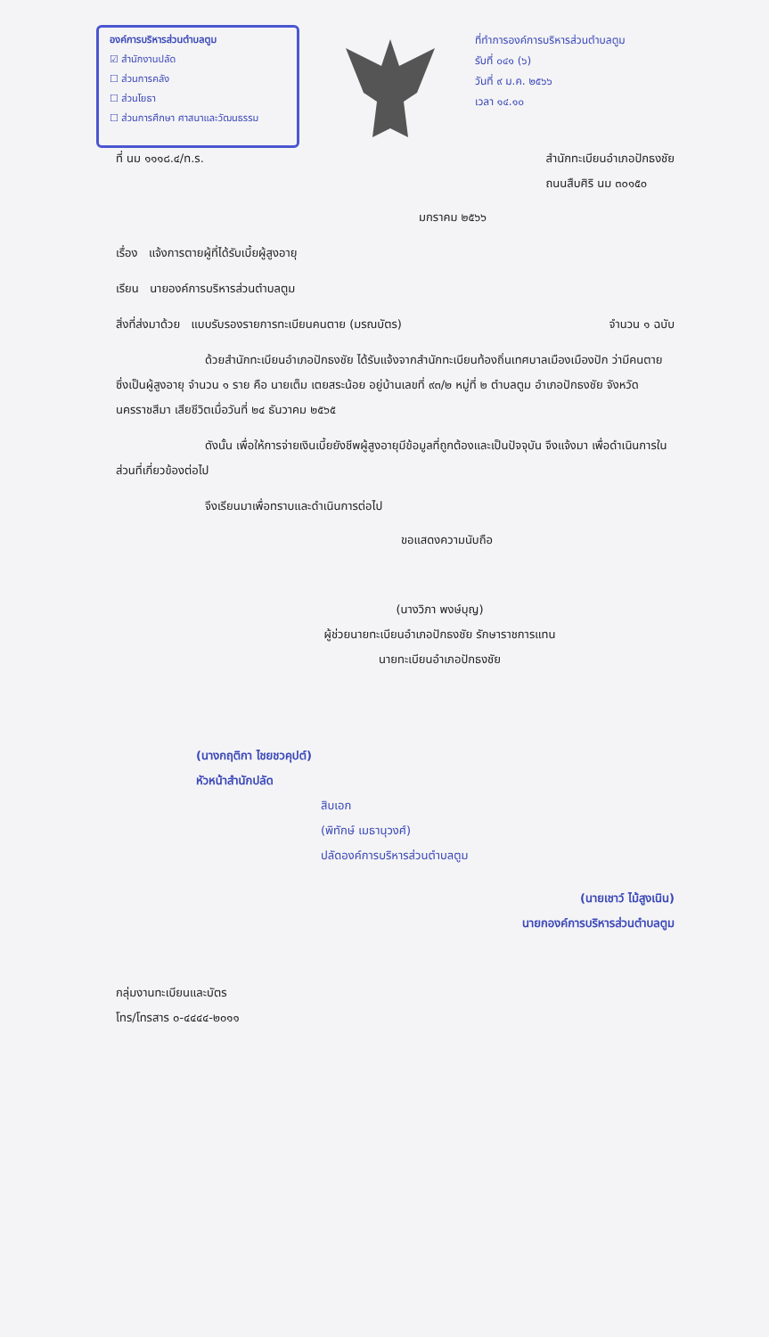องค์การบริหารส่วนตำบลตูม
☑ สำนักงานปลัด
☐ ส่วนการคลัง
☐ ส่วนโยธา
☐ ส่วนการศึกษา ศาสนาและวัฒนธรรม
ที่ทำการองค์การบริหารส่วนตำบลตูม
รับที่ ๐๔๑ (๖)
วันที่ ๙ ม.ค. ๒๕๖๖
เวลา ๑๔.๑๐
ที่ นม ๑๑๑๘.๔/ท.ร. สำนักทะเบียนอำเภอปักธงชัย
ถนนสืบศิริ นม ๓๐๑๕๐
มกราคม ๒๕๖๖
เรื่อง แจ้งการตายผู้ที่ได้รับเบี้ยผู้สูงอายุ
เรียน นายองค์การบริหารส่วนตำบลตูม
สิ่งที่ส่งมาด้วย แบบรับรองรายการทะเบียนคนตาย (มรณบัตร) จำนวน ๑ ฉบับ
ด้วยสำนักทะเบียนอำเภอปักธงชัย ได้รับแจ้งจากสำนักทะเบียนท้องถิ่นเทศบาลเมืองเมืองปัก ว่ามีคนตายซึ่งเป็นผู้สูงอายุ จำนวน ๑ ราย คือ นายเต็ม เตยสระน้อย อยู่บ้านเลขที่ ๙๓/๒ หมู่ที่ ๒ ตำบลตูม อำเภอปักธงชัย จังหวัดนครราชสีมา เสียชีวิตเมื่อวันที่ ๒๔ ธันวาคม ๒๕๖๕
ดังนั้น เพื่อให้การจ่ายเงินเบี้ยยังชีพผู้สูงอายุมีข้อมูลที่ถูกต้องและเป็นปัจจุบัน จึงแจ้งมา เพื่อดำเนินการในส่วนที่เกี่ยวข้องต่อไป
จึงเรียนมาเพื่อทราบและดำเนินการต่อไป
ขอแสดงความนับถือ
(นางวิภา พงษ์บุญ)
ผู้ช่วยนายทะเบียนอำเภอปักธงชัย รักษาราชการแทน
นายทะเบียนอำเภอปักธงชัย
(นางกฤติกา ไชยชวคุปต์)
หัวหน้าสำนักปลัด
สิบเอก
(พิทักษ์ เมธานุวงศ์)
ปลัดองค์การบริหารส่วนตำบลตูม
(นายเชาว์ ไม้สูงเนิน)
นายกองค์การบริหารส่วนตำบลตูม
กลุ่มงานทะเบียนและบัตร
โทร/โทรสาร ๐-๔๔๔๔-๒๐๑๑